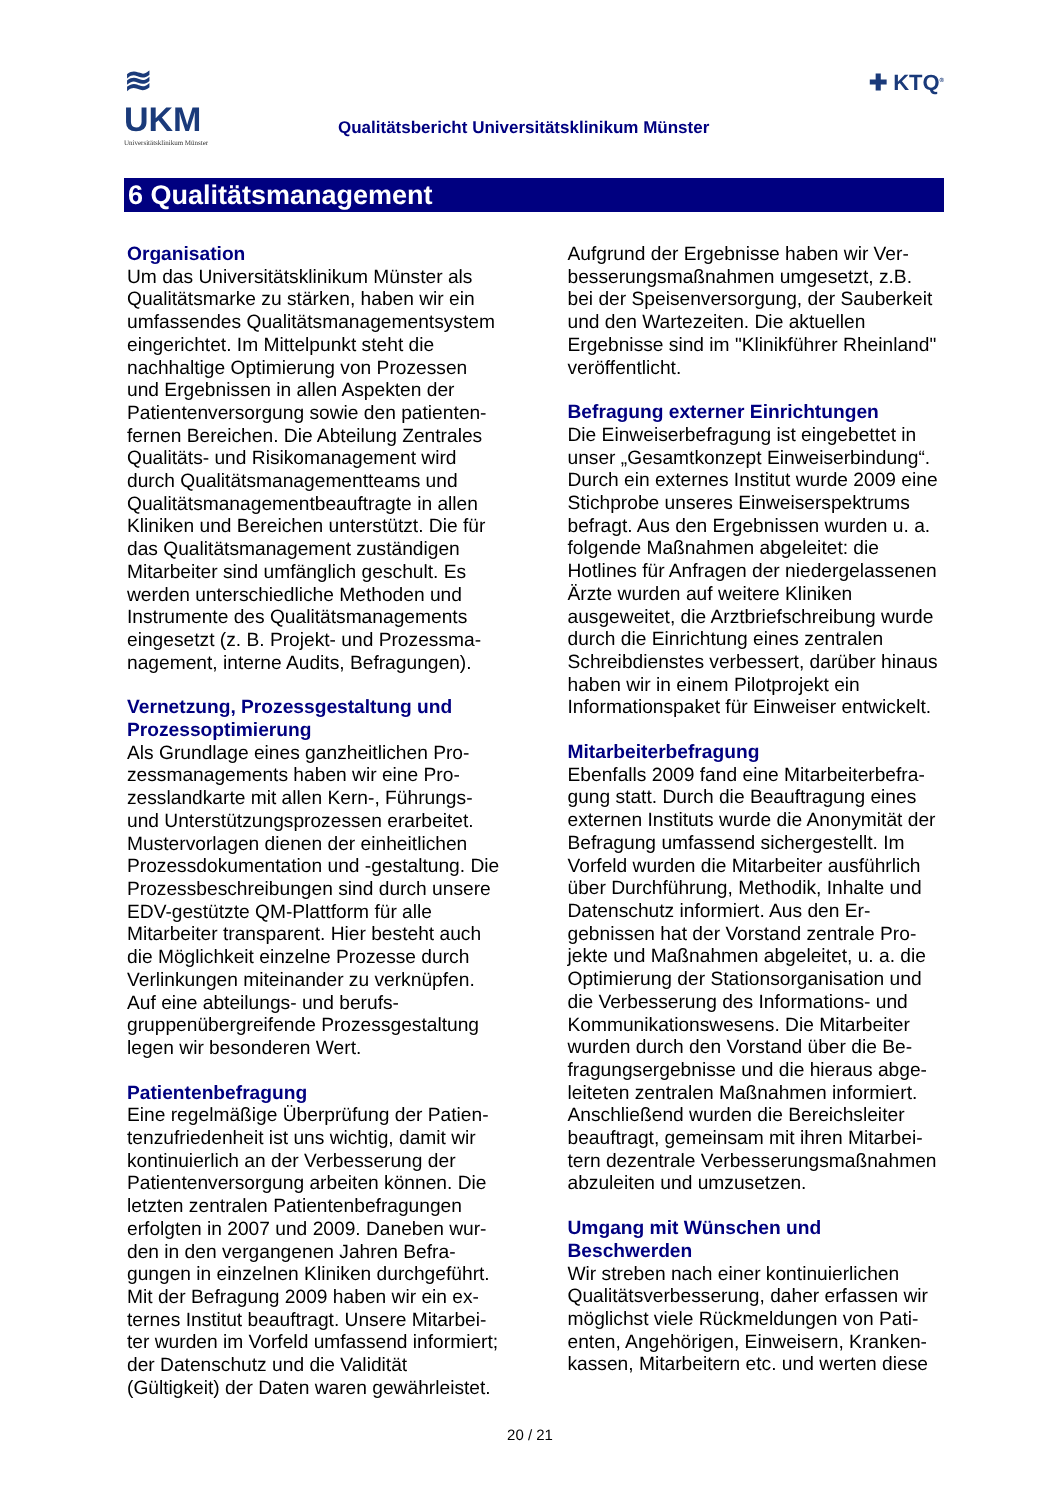≋
UKM
Universitätsklinikum Münster
Qualitätsbericht Universitätsklinikum Münster
✚ KTQ<sup>®</sup>
6 Qualitätsmanagement
Organisation
Um das Universitätsklinikum Münster als Qualitätsmarke zu stärken, haben wir ein umfassendes Qualitätsmanagementsys­tem eingerichtet. Im Mittelpunkt steht die nachhaltige Optimierung von Prozessen und Ergebnissen in allen Aspekten der Patientenversorgung sowie den patienten­fernen Bereichen. Die Abteilung Zentrales Qualitäts- und Risikomanagement wird durch Qualitätsmanagementteams und Qualitätsmanagementbeauftragte in allen Kliniken und Bereichen unterstützt. Die für das Qualitätsmanagement zuständigen Mitarbeiter sind umfänglich geschult. Es werden unterschiedliche Methoden und Instrumente des Qualitätsmanagements eingesetzt (z. B. Projekt- und Prozessma­nagement, interne Audits, Befragungen).
Vernetzung, Prozessgestaltung und Prozessoptimierung
Als Grundlage eines ganzheitlichen Pro­zessmanagements haben wir eine Pro­zesslandkarte mit allen Kern-, Führungs- und Unterstützungsprozessen erarbeitet. Mustervorlagen dienen der einheitlichen Prozessdokumentation und -gestaltung. Die Prozessbeschreibungen sind durch unsere EDV-gestützte QM-Plattform für alle Mitarbeiter transparent. Hier besteht auch die Möglichkeit einzelne Prozesse durch Verlinkungen miteinander zu ver­knüpfen. Auf eine abteilungs- und berufs­gruppenübergreifende Prozessgestaltung legen wir besonderen Wert.
Patientenbefragung
Eine regelmäßige Überprüfung der Patien­tenzufriedenheit ist uns wichtig, damit wir kontinuierlich an der Verbesserung der Patientenversorgung arbeiten können. Die letzten zentralen Patientenbefragungen erfolgten in 2007 und 2009. Daneben wur­den in den vergangenen Jahren Befra­gungen in einzelnen Kliniken durchgeführt. Mit der Befragung 2009 haben wir ein ex­ternes Institut beauftragt. Unsere Mitarbei­ter wurden im Vorfeld umfassend infor­miert; der Datenschutz und die Validität (Gültigkeit) der Daten waren gewährleistet.
Aufgrund der Ergebnisse haben wir Ver­besserungsmaßnahmen umgesetzt, z.B. bei der Speisenversorgung, der Sauber­keit und den Wartezeiten. Die aktuellen Ergebnisse sind im "Klinikführer Rhein­land" veröffentlicht.
Befragung externer Einrichtungen
Die Einweiserbefragung ist eingebettet in unser „Gesamtkonzept Einweiserbindung“. Durch ein externes Institut wurde 2009 eine Stichprobe unseres Einweiserspektrums befragt. Aus den Er­gebnissen wurden u. a. folgende Maß­nahmen abgeleitet: die Hotlines für Anfra­gen der niedergelassenen Ärzte wurden auf weitere Kliniken ausgeweitet, die Arzt­briefschreibung wurde durch die Einrich­tung eines zentralen Schreibdienstes ver­bessert, darüber hinaus haben wir in ei­nem Pilotprojekt ein Informationspaket für Einweiser entwickelt.
Mitarbeiterbefragung
Ebenfalls 2009 fand eine Mitarbeiterbefra­gung statt. Durch die Beauftragung eines externen Instituts wurde die Anonymität der Befragung umfassend sichergestellt. Im Vorfeld wurden die Mitarbeiter ausführ­lich über Durchführung, Methodik, Inhalte und Datenschutz informiert. Aus den Er­gebnissen hat der Vorstand zentrale Pro­jekte und Maßnahmen abgeleitet, u. a. die Optimierung der Stationsorganisation und die Verbesserung des Informations- und Kommunikationswesens. Die Mitarbeiter wurden durch den Vorstand über die Be­fragungsergebnisse und die hieraus abge­leiteten zentralen Maßnahmen informiert. Anschließend wurden die Bereichsleiter beauftragt, gemeinsam mit ihren Mitarbei­tern dezentrale Verbesserungsmaßnah­men abzuleiten und umzusetzen.
Umgang mit Wünschen und Beschwerden
Wir streben nach einer kontinuierlichen Qualitätsverbesserung, daher erfassen wir möglichst viele Rückmeldungen von Pati­enten, Angehörigen, Einweisern, Kranken­kassen, Mitarbeitern etc. und werten diese
20 / 21